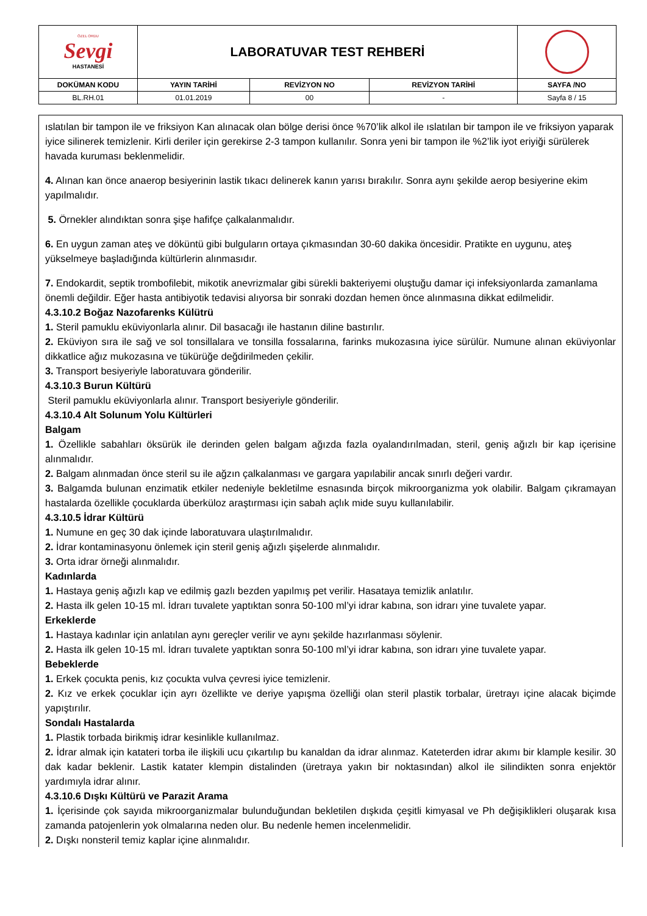| ÖZEL ORDU Sevgi HASTANESİ | LABORATUVAR TEST REHBERİ | | | |
| DOKÜMAN KODU | YAYIN TARİHİ | REVİZYON NO | REVİZYON TARİHİ | SAYFA /NO |
| BL.RH.01 | 01.01.2019 | 00 | - | Sayfa 8 / 15 |
ıslatılan bir tampon ile ve friksiyon Kan alınacak olan bölge derisi önce %70’lik alkol ile ıslatılan bir tampon ile ve friksiyon yaparak iyice silinerek temizlenir. Kirli deriler için gerekirse 2-3 tampon kullanılır. Sonra yeni bir tampon ile %2’lik iyot eriyiği sürülerek havada kuruması beklenmelidir.
4. Alınan kan önce anaerop besiyerinin lastik tıkacı delinerek kanın yarısı bırakılır. Sonra aynı şekilde aerop besiyerine ekim yapılmalıdır.
5. Örnekler alındıktan sonra şişe hafifçe çalkalanmalıdır.
6. En uygun zaman ateş ve döküntü gibi bulguların ortaya çıkmasından 30-60 dakika öncesidir. Pratikte en uygunu, ateş yükselmeye başladığında kültürlerin alınmasıdır.
7. Endokardit, septik trombofilebit, mikotik anevrizmalar gibi sürekli bakteriyemi oluştuğu damar içi infeksiyonlarda zamanlama önemli değildir. Eğer hasta antibiyotik tedavisi alıyorsa bir sonraki dozdan hemen önce alınmasına dikkat edilmelidir.
4.3.10.2 Boğaz Nazofarenks Külütrü
1. Steril pamuklu eküviyonlarla alınır. Dil basacağı ile hastanın diline bastırılır.
2. Eküviyon sıra ile sağ ve sol tonsillalara ve tonsilla fossalarına, farinks mukozasına iyice sürülür. Numune alınan eküviyonlar dikkatlice ağız mukozasına ve tükürüğe değdirilmeden çekilir.
3. Transport besiyeriyle laboratuvara gönderilir.
4.3.10.3 Burun Kültürü
Steril pamuklu eküviyonlarla alınır. Transport besiyeriyle gönderilir.
4.3.10.4 Alt Solunum Yolu Kültürleri
Balgam
1. Özellikle sabahları öksürük ile derinden gelen balgam ağızda fazla oyalandırılmadan, steril, geniş ağızlı bir kap içerisine alınmalıdır.
2. Balgam alınmadan önce steril su ile ağzın çalkalanması ve gargara yapılabilir ancak sınırlı değeri vardır.
3. Balgamda bulunan enzimatik etkiler nedeniyle bekletilme esnasında birçok mikroorganizma yok olabilir. Balgam çıkramayan hastalarda özellikle çocuklarda überküloz araştırması için sabah açlık mide suyu kullanılabilir.
4.3.10.5 İdrar Kültürü
1. Numune en geç 30 dak içinde laboratuvara ulaştırılmalıdır.
2. İdrar kontaminasyonu önlemek için steril geniş ağızlı şişelerde alınmalıdır.
3. Orta idrar örneği alınmalıdır.
Kadınlarda
1. Hastaya geniş ağızlı kap ve edilmiş gazlı bezden yapılmış pet verilir. Hasataya temizlik anlatılır.
2. Hasta ilk gelen 10-15 ml. İdrarı tuvalete yaptıktan sonra 50-100 ml’yi idrar kabına, son idrarı yine tuvalete yapar.
Erkeklerde
1. Hastaya kadınlar için anlatılan aynı gereçler verilir ve aynı şekilde hazırlanması söylenir.
2. Hasta ilk gelen 10-15 ml. İdrarı tuvalete yaptıktan sonra 50-100 ml’yi idrar kabına, son idrarı yine tuvalete yapar.
Bebeklerde
1. Erkek çocukta penis, kız çocukta vulva çevresi iyice temizlenir.
2. Kız ve erkek çocuklar için ayrı özellikte ve deriye yapışma özelliği olan steril plastik torbalar, üretrayı içine alacak biçimde yapıştırılır.
Sondalı Hastalarda
1. Plastik torbada birikmiş idrar kesinlikle kullanılmaz.
2. İdrar almak için katateri torba ile ilişkili ucu çıkartılıp bu kanaldan da idrar alınmaz. Kateterden idrar akımı bir klample kesilir. 30 dak kadar beklenir. Lastik katater klempin distalinden (üretraya yakın bir noktasından) alkol ile silindikten sonra enjektör yardımıyla idrar alınır.
4.3.10.6 Dışkı Kültürü ve Parazit Arama
1. İçerisinde çok sayıda mikroorganizmalar bulunduğundan bekletilen dışkıda çeşitli kimyasal ve Ph değişiklikleri oluşarak kısa zamanda patojenlerin yok olmalarına neden olur. Bu nedenle hemen incelenmelidir.
2. Dışkı nonsteril temiz kaplar içine alınmalıdır.